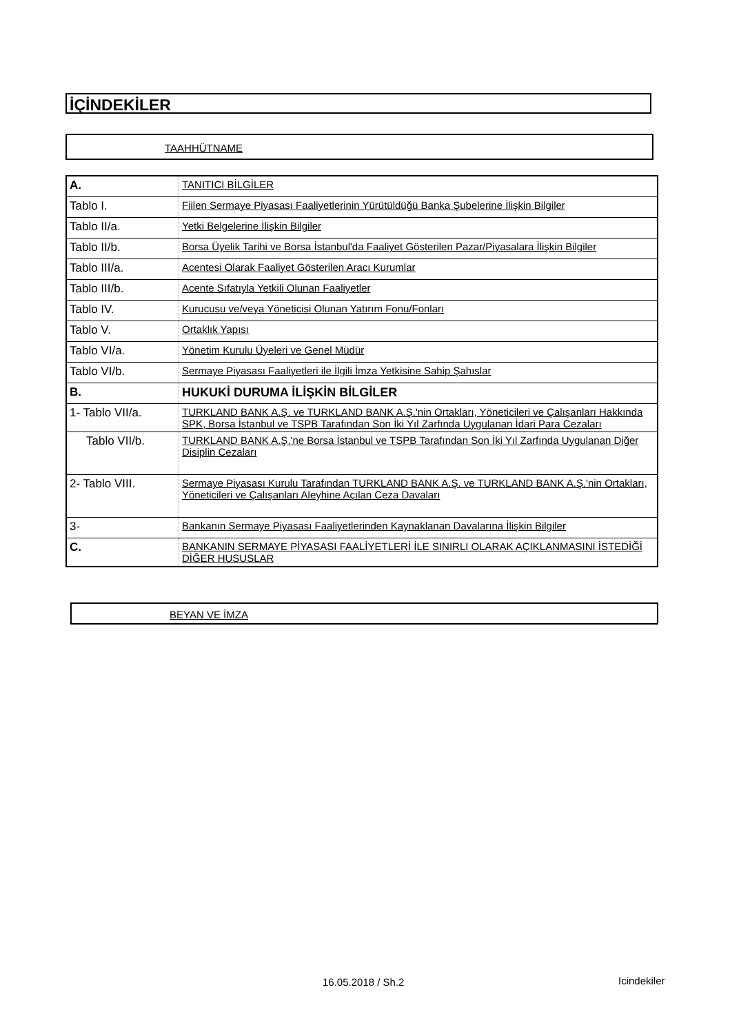İÇİNDEKİLER
TAAHHÜTNAME
| A. | TANITICI BİLGİLER |
| Tablo I. | Fiilen Sermaye Piyasası Faaliyetlerinin Yürütüldüğü Banka Şubelerine İlişkin Bilgiler |
| Tablo II/a. | Yetki Belgelerine İlişkin Bilgiler |
| Tablo II/b. | Borsa Üyelik Tarihi ve Borsa İstanbul'da Faaliyet Gösterilen Pazar/Piyasalara İlişkin Bilgiler |
| Tablo III/a. | Acentesi Olarak Faaliyet Gösterilen Aracı Kurumlar |
| Tablo III/b. | Acente Sıfatıyla Yetkili Olunan Faaliyetler |
| Tablo IV. | Kurucusu ve/veya Yöneticisi Olunan Yatırım Fonu/Fonları |
| Tablo V. | Ortaklık Yapısı |
| Tablo VI/a. | Yönetim Kurulu Üyeleri ve Genel Müdür |
| Tablo VI/b. | Sermaye Piyasası Faaliyetleri ile İlgili İmza Yetkisine Sahip Şahıslar |
| B. | HUKUKİ DURUMA İLİŞKİN BİLGİLER |
| 1- Tablo VII/a. | TURKLAND BANK A.Ş. ve TURKLAND BANK A.Ş.'nin Ortakları, Yöneticileri ve Çalışanları Hakkında SPK, Borsa İstanbul ve TSPB Tarafından Son İki Yıl Zarfında Uygulanan İdari Para Cezaları |
| Tablo VII/b. | TURKLAND BANK A.Ş.'ne Borsa İstanbul ve TSPB Tarafından Son İki Yıl Zarfında Uygulanan Diğer Disiplin Cezaları |
| 2- Tablo VIII. | Sermaye Piyasası Kurulu Tarafından TURKLAND BANK A.Ş. ve TURKLAND BANK A.Ş.'nin Ortakları, Yöneticileri ve Çalışanları Aleyhine Açılan Ceza Davaları |
| 3- | Bankanın Sermaye Piyasası Faaliyetlerinden Kaynaklanan Davalarına İlişkin Bilgiler |
| C. | BANKANIN SERMAYE PİYASASI FAALİYETLERİ İLE SINIRLI OLARAK AÇIKLANMASINI İSTEDİĞİ DİĞER HUSUSLAR |
BEYAN VE İMZA
16.05.2018 / Sh.2 Icindekiler